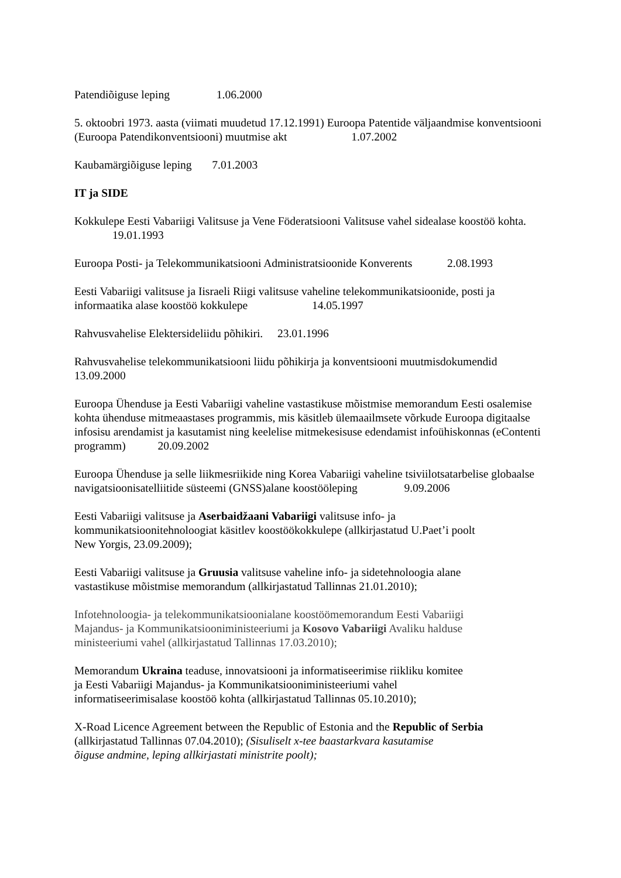Patendiõiguse leping 1.06.2000
5. oktoobri 1973. aasta (viimati muudetud 17.12.1991) Euroopa Patentide väljaandmise konventsiooni (Euroopa Patendikonventsiooni) muutmise akt 1.07.2002
Kaubamärgiõiguse leping 7.01.2003
IT ja SIDE
Kokkulepe Eesti Vabariigi Valitsuse ja Vene Föderatsiooni Valitsuse vahel sidealase koostöö kohta. 19.01.1993
Euroopa Posti- ja Telekommunikatsiooni Administratsioonide Konverents 2.08.1993
Eesti Vabariigi valitsuse ja Iisraeli Riigi valitsuse vaheline telekommunikatsioonide, posti ja informaatika alase koostöö kokkulepe 14.05.1997
Rahvusvahelise Elektersideliidu põhikiri. 23.01.1996
Rahvusvahelise telekommunikatsiooni liidu põhikirja ja konventsiooni muutmisdokumendid 13.09.2000
Euroopa Ühenduse ja Eesti Vabariigi vaheline vastastikuse mõistmise memorandum Eesti osalemise kohta ühenduse mitmeaastases programmis, mis käsitleb ülemaailmsete võrkude Euroopa digitaalse infosisu arendamist ja kasutamist ning keelelise mitmekesisuse edendamist infoühiskonnas (eContenti programm) 20.09.2002
Euroopa Ühenduse ja selle liikmesriikide ning Korea Vabariigi vaheline tsiviilotsatarbelise globaalse navigatsioonisatelliitide süsteemi (GNSS)alane koostööleping 9.09.2006
Eesti Vabariigi valitsuse ja Aserbaidžaani Vabariigi valitsuse info- ja
kommunikatsioonitehnoloogiat käsitlev koostöökokkulepe (allkirjastatud U.Paet’i poolt
New Yorgis, 23.09.2009);
Eesti Vabariigi valitsuse ja Gruusia valitsuse vaheline info- ja sidetehnoloogia alane
vastastikuse mõistmise memorandum (allkirjastatud Tallinnas 21.01.2010);
Infotehnoloogia- ja telekommunikatsioonialane koostöömemorandum Eesti Vabariigi
Majandus- ja Kommunikatsiooniministeeriumi ja Kosovo Vabariigi Avaliku halduse
ministeeriumi vahel (allkirjastatud Tallinnas 17.03.2010);
Memorandum Ukraina teaduse, innovatsiooni ja informatiseerimise riikliku komitee
ja Eesti Vabariigi Majandus- ja Kommunikatsiooniministeeriumi vahel
informatiseerimisalase koostöö kohta (allkirjastatud Tallinnas 05.10.2010);
X-Road Licence Agreement between the Republic of Estonia and the Republic of Serbia
(allkirjastatud Tallinnas 07.04.2010); (Sisuliselt x-tee baastarkvara kasutamise
õiguse andmine, leping allkirjastati ministrite poolt);